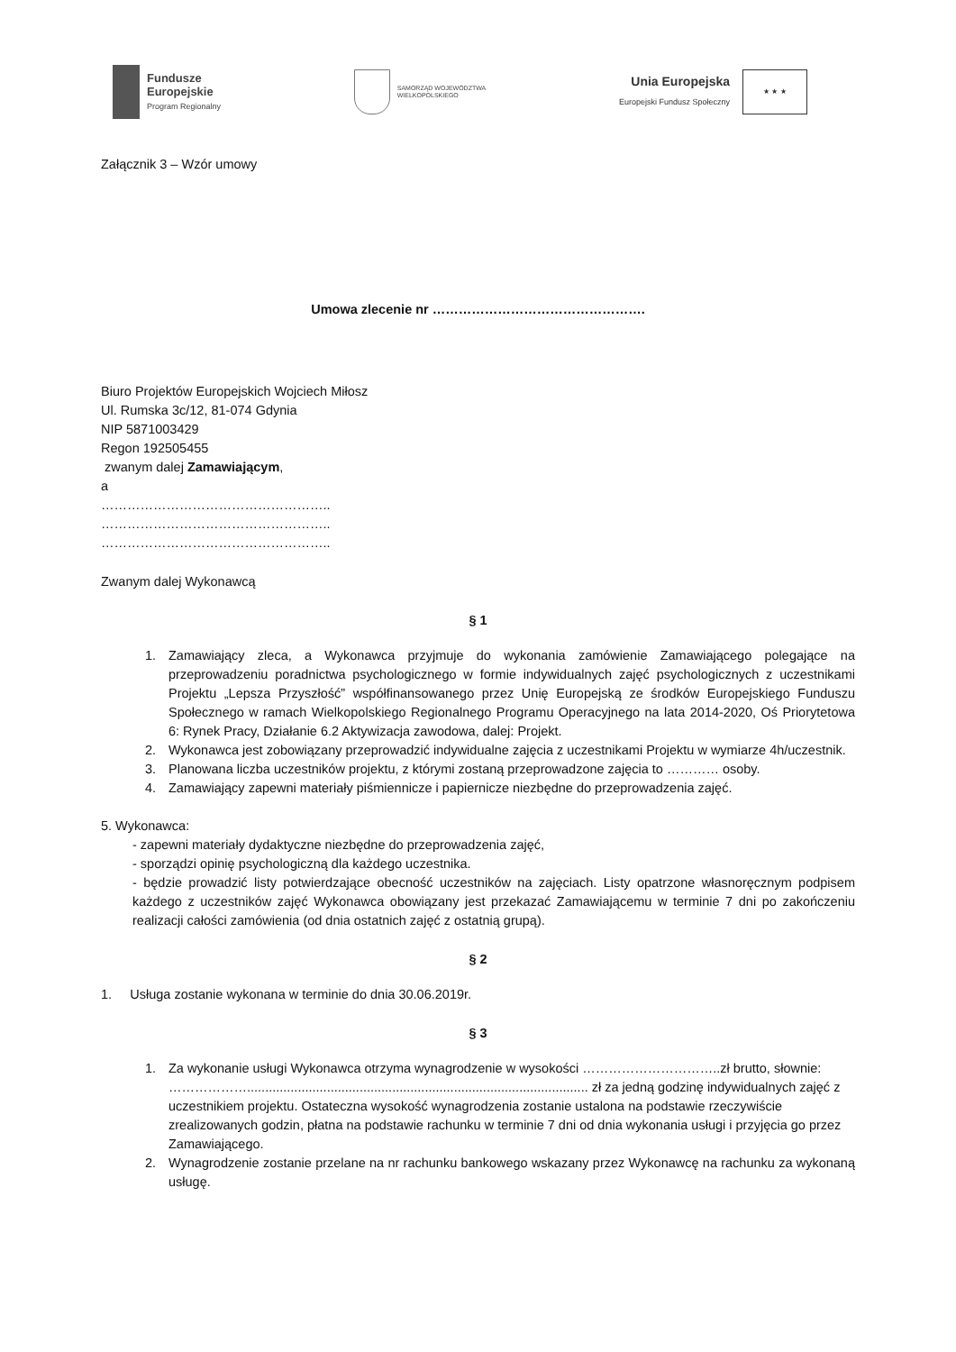Fundusze
Europejskie
Program Regionalny
SAMORZĄD WOJEWÓDZTWA
WIELKOPOLSKIEGO
Unia Europejska
Europejski Fundusz Społeczny
★ ★ ★
Załącznik 3 – Wzór umowy
Umowa zlecenie nr ………………………………………….
Biuro Projektów Europejskich Wojciech Miłosz
Ul. Rumska 3c/12, 81-074 Gdynia
NIP 5871003429
Regon 192505455
zwanym dalej Zamawiającym,
a
……………………………………………..
……………………………………………..
……………………………………………..
Zwanym dalej Wykonawcą
§ 1
1. Zamawiający zleca, a Wykonawca przyjmuje do wykonania zamówienie Zamawiającego polegające na przeprowadzeniu poradnictwa psychologicznego w formie indywidualnych zajęć psychologicznych z uczestnikami Projektu „Lepsza Przyszłość” współfinansowanego przez Unię Europejską ze środków Europejskiego Funduszu Społecznego w ramach Wielkopolskiego Regionalnego Programu Operacyjnego na lata 2014-2020, Oś Priorytetowa 6: Rynek Pracy, Działanie 6.2 Aktywizacja zawodowa, dalej: Projekt.
2. Wykonawca jest zobowiązany przeprowadzić indywidualne zajęcia z uczestnikami Projektu w wymiarze 4h/uczestnik.
3. Planowana liczba uczestników projektu, z którymi zostaną przeprowadzone zajęcia to ………… osoby.
4. Zamawiający zapewni materiały piśmiennicze i papiernicze niezbędne do przeprowadzenia zajęć.
5. Wykonawca:
- zapewni materiały dydaktyczne niezbędne do przeprowadzenia zajęć,
- sporządzi opinię psychologiczną dla każdego uczestnika.
- będzie prowadzić listy potwierdzające obecność uczestników na zajęciach. Listy opatrzone własnoręcznym podpisem każdego z uczestników zajęć Wykonawca obowiązany jest przekazać Zamawiającemu w terminie 7 dni po zakończeniu realizacji całości zamówienia (od dnia ostatnich zajęć z ostatnią grupą).
§ 2
1. Usługa zostanie wykonana w terminie do dnia 30.06.2019r.
§ 3
1. Za wykonanie usługi Wykonawca otrzyma wynagrodzenie w wysokości …………………………..zł brutto, słownie: ……………….............................................................................................. zł za jedną godzinę indywidualnych zajęć z uczestnikiem projektu. Ostateczna wysokość wynagrodzenia zostanie ustalona na podstawie rzeczywiście zrealizowanych godzin, płatna na podstawie rachunku w terminie 7 dni od dnia wykonania usługi i przyjęcia go przez Zamawiającego.
2. Wynagrodzenie zostanie przelane na nr rachunku bankowego wskazany przez Wykonawcę na rachunku za wykonaną usługę.